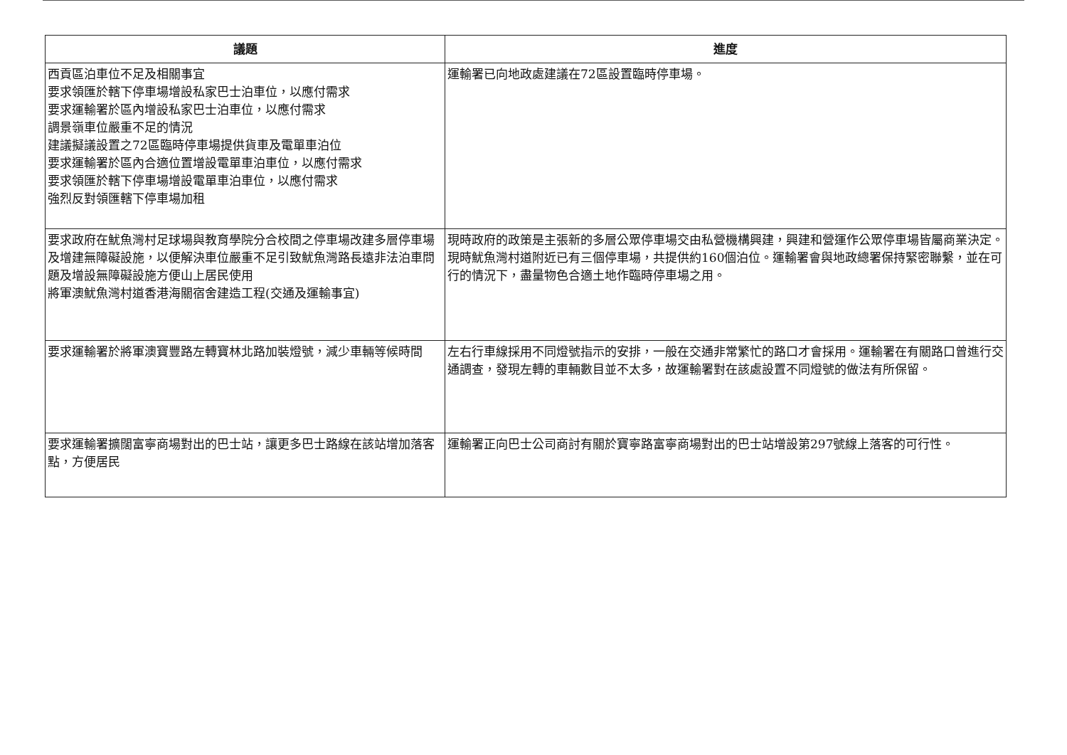| 議題 | 進度 |
| --- | --- |
| 西貢區泊車位不足及相關事宜 要求領匯於轄下停車場增設私家巴士泊車位，以應付需求 要求運輸署於區內增設私家巴士泊車位，以應付需求 調景嶺車位嚴重不足的情況 建議擬議設置之72區臨時停車場提供貨車及電單車泊位 要求運輸署於區內合適位置增設電單車泊車位，以應付需求 要求領匯於轄下停車場增設電單車泊車位，以應付需求 強烈反對領匯轄下停車場加租 | 運輸署已向地政處建議在72區設置臨時停車場。 |
| 要求政府在魷魚灣村足球場與教育學院分合校間之停車場改建多層停車場及增建無障礙設施，以便解決車位嚴重不足引致魷魚灣路長遠非法泊車問題及增設無障礙設施方便山上居民使用 將軍澳魷魚灣村道香港海關宿舍建造工程(交通及運輸事宜) | 現時政府的政策是主張新的多層公眾停車場交由私營機構興建，興建和營運作公眾停車場皆屬商業決定。現時魷魚灣村道附近已有三個停車場，共提供約160個泊位。運輸署會與地政總署保持緊密聯繫，並在可行的情況下，盡量物色合適土地作臨時停車場之用。 |
| 要求運輸署於將軍澳寶豐路左轉寶林北路加裝燈號，減少車輛等候時間 | 左右行車線採用不同燈號指示的安排，一般在交通非常繁忙的路口才會採用。運輸署在有關路口曾進行交通調查，發現左轉的車輛數目並不太多，故運輸署對在該處設置不同燈號的做法有所保留。 |
| 要求運輸署擴闊富寧商場對出的巴士站，讓更多巴士路線在該站增加落客點，方便居民 | 運輸署正向巴士公司商討有關於寶寧路富寧商場對出的巴士站增設第297號線上落客的可行性。 |